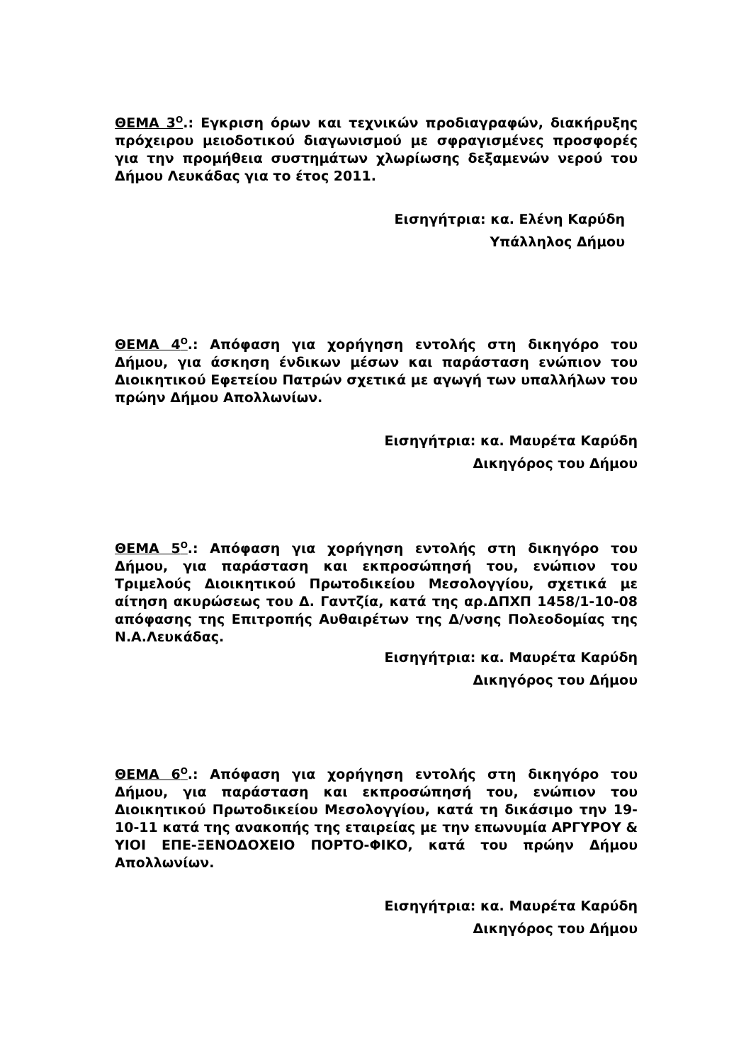ΘΕΜΑ 3<sup>Ο</sup>.: Εγκριση όρων και τεχνικών προδιαγραφών, διακήρυξης πρόχειρου μειοδοτικού διαγωνισμού με σφραγισμένες προσφορές για την προμήθεια συστημάτων χλωρίωσης δεξαμενών νερού του Δήμου Λευκάδας για το έτος 2011.
Εισηγήτρια: κα. Ελένη Καρύδη
Υπάλληλος Δήμου
ΘΕΜΑ 4<sup>Ο</sup>.: Απόφαση για χορήγηση εντολής στη δικηγόρο του Δήμου, για άσκηση ένδικων μέσων και παράσταση ενώπιον του Διοικητικού Εφετείου Πατρών σχετικά με αγωγή των υπαλλήλων του πρώην Δήμου Απολλωνίων.
Εισηγήτρια: κα. Μαυρέτα Καρύδη
Δικηγόρος του Δήμου
ΘΕΜΑ 5<sup>Ο</sup>.: Απόφαση για χορήγηση εντολής στη δικηγόρο του Δήμου, για παράσταση και εκπροσώπησή του, ενώπιον του Τριμελούς Διοικητικού Πρωτοδικείου Μεσολογγίου, σχετικά με αίτηση ακυρώσεως του Δ. Γαντζία, κατά της αρ.ΔΠΧΠ 1458/1-10-08 απόφασης της Επιτροπής Αυθαιρέτων της Δ/νσης Πολεοδομίας της Ν.Α.Λευκάδας.
Εισηγήτρια: κα. Μαυρέτα Καρύδη
Δικηγόρος του Δήμου
ΘΕΜΑ 6<sup>Ο</sup>.: Απόφαση για χορήγηση εντολής στη δικηγόρο του Δήμου, για παράσταση και εκπροσώπησή του, ενώπιον του Διοικητικού Πρωτοδικείου Μεσολογγίου, κατά τη δικάσιμο την 19-10-11 κατά της ανακοπής της εταιρείας με την επωνυμία ΑΡΓΥΡΟΥ & ΥΙΟΙ ΕΠΕ-ΞΕΝΟΔΟΧΕΙΟ ΠΟΡΤΟ-ΦΙΚΟ, κατά του πρώην Δήμου Απολλωνίων.
Εισηγήτρια: κα. Μαυρέτα Καρύδη
Δικηγόρος του Δήμου